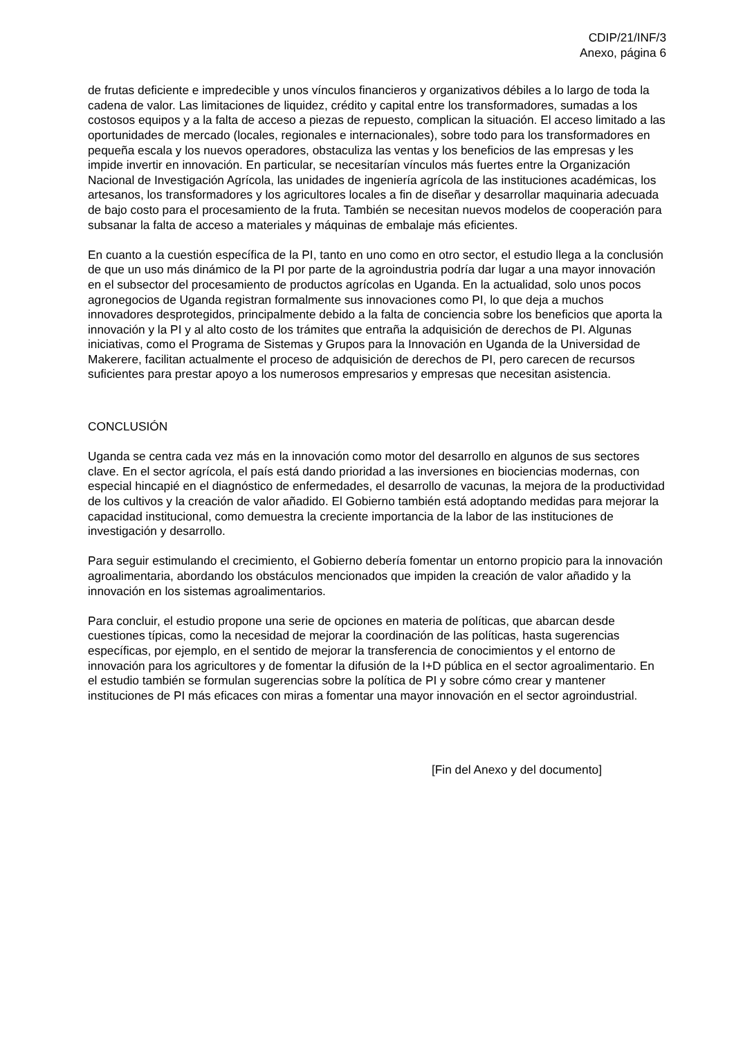CDIP/21/INF/3
Anexo, página 6
de frutas deficiente e impredecible y unos vínculos financieros y organizativos débiles a lo largo de toda la cadena de valor. Las limitaciones de liquidez, crédito y capital entre los transformadores, sumadas a los costosos equipos y a la falta de acceso a piezas de repuesto, complican la situación. El acceso limitado a las oportunidades de mercado (locales, regionales e internacionales), sobre todo para los transformadores en pequeña escala y los nuevos operadores, obstaculiza las ventas y los beneficios de las empresas y les impide invertir en innovación. En particular, se necesitarían vínculos más fuertes entre la Organización Nacional de Investigación Agrícola, las unidades de ingeniería agrícola de las instituciones académicas, los artesanos, los transformadores y los agricultores locales a fin de diseñar y desarrollar maquinaria adecuada de bajo costo para el procesamiento de la fruta. También se necesitan nuevos modelos de cooperación para subsanar la falta de acceso a materiales y máquinas de embalaje más eficientes.
En cuanto a la cuestión específica de la PI, tanto en uno como en otro sector, el estudio llega a la conclusión de que un uso más dinámico de la PI por parte de la agroindustria podría dar lugar a una mayor innovación en el subsector del procesamiento de productos agrícolas en Uganda. En la actualidad, solo unos pocos agronegocios de Uganda registran formalmente sus innovaciones como PI, lo que deja a muchos innovadores desprotegidos, principalmente debido a la falta de conciencia sobre los beneficios que aporta la innovación y la PI y al alto costo de los trámites que entraña la adquisición de derechos de PI. Algunas iniciativas, como el Programa de Sistemas y Grupos para la Innovación en Uganda de la Universidad de Makerere, facilitan actualmente el proceso de adquisición de derechos de PI, pero carecen de recursos suficientes para prestar apoyo a los numerosos empresarios y empresas que necesitan asistencia.
CONCLUSIÓN
Uganda se centra cada vez más en la innovación como motor del desarrollo en algunos de sus sectores clave. En el sector agrícola, el país está dando prioridad a las inversiones en biociencias modernas, con especial hincapié en el diagnóstico de enfermedades, el desarrollo de vacunas, la mejora de la productividad de los cultivos y la creación de valor añadido. El Gobierno también está adoptando medidas para mejorar la capacidad institucional, como demuestra la creciente importancia de la labor de las instituciones de investigación y desarrollo.
Para seguir estimulando el crecimiento, el Gobierno debería fomentar un entorno propicio para la innovación agroalimentaria, abordando los obstáculos mencionados que impiden la creación de valor añadido y la innovación en los sistemas agroalimentarios.
Para concluir, el estudio propone una serie de opciones en materia de políticas, que abarcan desde cuestiones típicas, como la necesidad de mejorar la coordinación de las políticas, hasta sugerencias específicas, por ejemplo, en el sentido de mejorar la transferencia de conocimientos y el entorno de innovación para los agricultores y de fomentar la difusión de la I+D pública en el sector agroalimentario. En el estudio también se formulan sugerencias sobre la política de PI y sobre cómo crear y mantener instituciones de PI más eficaces con miras a fomentar una mayor innovación en el sector agroindustrial.
[Fin del Anexo y del documento]